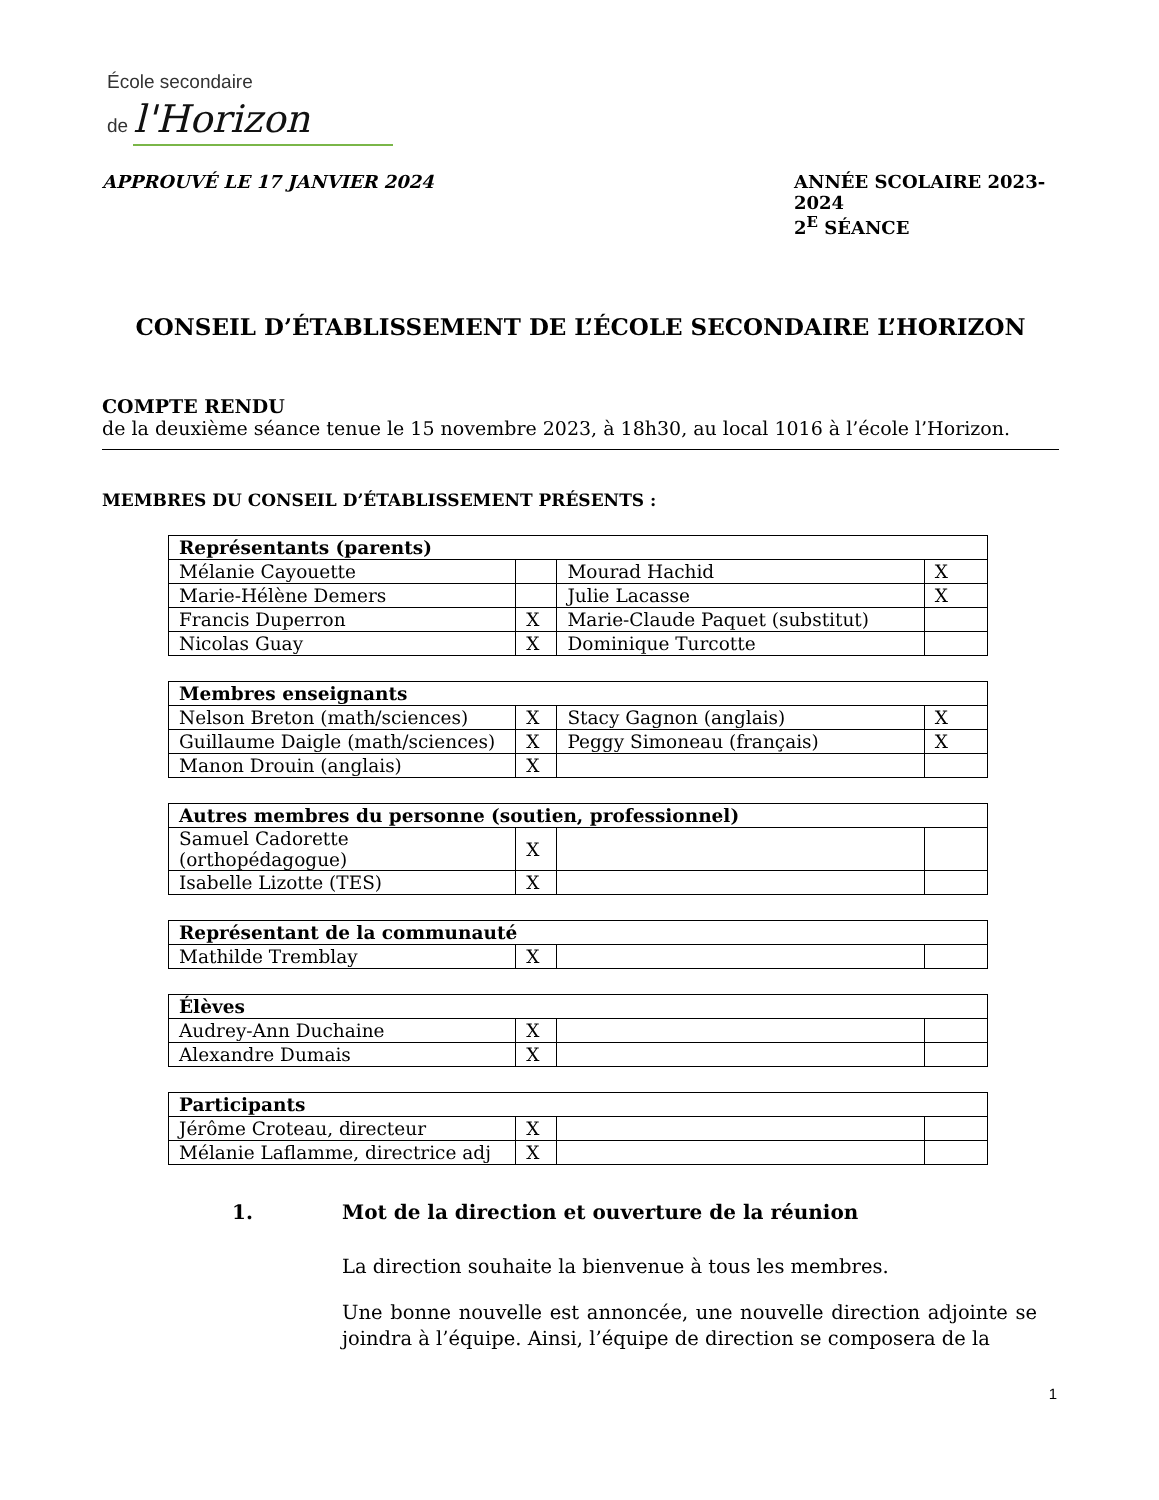École secondaire
de l'Horizon
APPROUVÉ LE 17 JANVIER 2024 ANNÉE SCOLAIRE 2023-2024
2<sup>E</sup> SÉANCE
CONSEIL D’ÉTABLISSEMENT DE L’ÉCOLE SECONDAIRE L’HORIZON
COMPTE RENDU
de la deuxième séance tenue le 15 novembre 2023, à 18h30, au local 1016 à l’école l’Horizon.
MEMBRES DU CONSEIL D’ÉTABLISSEMENT PRÉSENTS :
| Représentants (parents) | | | |
| --- | --- | --- | --- |
| Mélanie Cayouette | | Mourad Hachid | X |
| Marie-Hélène Demers | | Julie Lacasse | X |
| Francis Duperron | X | Marie-Claude Paquet (substitut) | |
| Nicolas Guay | X | Dominique Turcotte | |
| Membres enseignants | | | |
| --- | --- | --- | --- |
| Nelson Breton (math/sciences) | X | Stacy Gagnon (anglais) | X |
| Guillaume Daigle (math/sciences) | X | Peggy Simoneau (français) | X |
| Manon Drouin (anglais) | X | | |
| Autres membres du personne (soutien, professionnel) | | | |
| --- | --- | --- | --- |
| Samuel Cadorette (orthopédagogue) | X | | |
| Isabelle Lizotte (TES) | X | | |
| Représentant de la communauté | | | |
| --- | --- | --- | --- |
| Mathilde Tremblay | X | | |
| Élèves | | | |
| --- | --- | --- | --- |
| Audrey-Ann Duchaine | X | | |
| Alexandre Dumais | X | | |
| Participants | | | |
| --- | --- | --- | --- |
| Jérôme Croteau, directeur | X | | |
| Mélanie Laflamme, directrice adj | X | | |
1. Mot de la direction et ouverture de la réunion
La direction souhaite la bienvenue à tous les membres.
Une bonne nouvelle est annoncée, une nouvelle direction adjointe se joindra à l’équipe. Ainsi, l’équipe de direction se composera de la
1